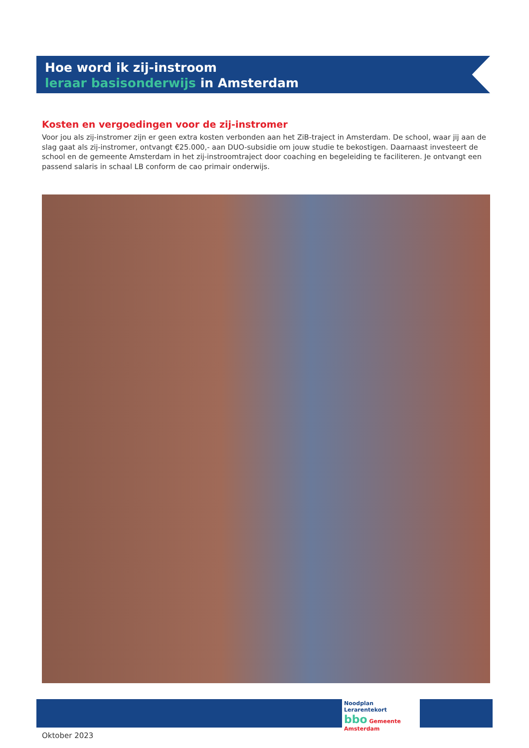Hoe word ik zij-instroom
leraar basisonderwijs in Amsterdam
Kosten en vergoedingen voor de zij-instromer
Voor jou als zij-instromer zijn er geen extra kosten verbonden aan het ZiB-traject in Amsterdam. De school, waar jij aan de slag gaat als zij-instromer, ontvangt €25.000,- aan DUO-subsidie om jouw studie te bekostigen. Daarnaast investeert de school en de gemeente Amsterdam in het zij-instroomtraject door coaching en begeleiding te faciliteren. Je ontvangt een passend salaris in schaal LB conform de cao primair onderwijs.
Noodplan Lerarentekort
bbo Gemeente Amsterdam
Oktober 2023